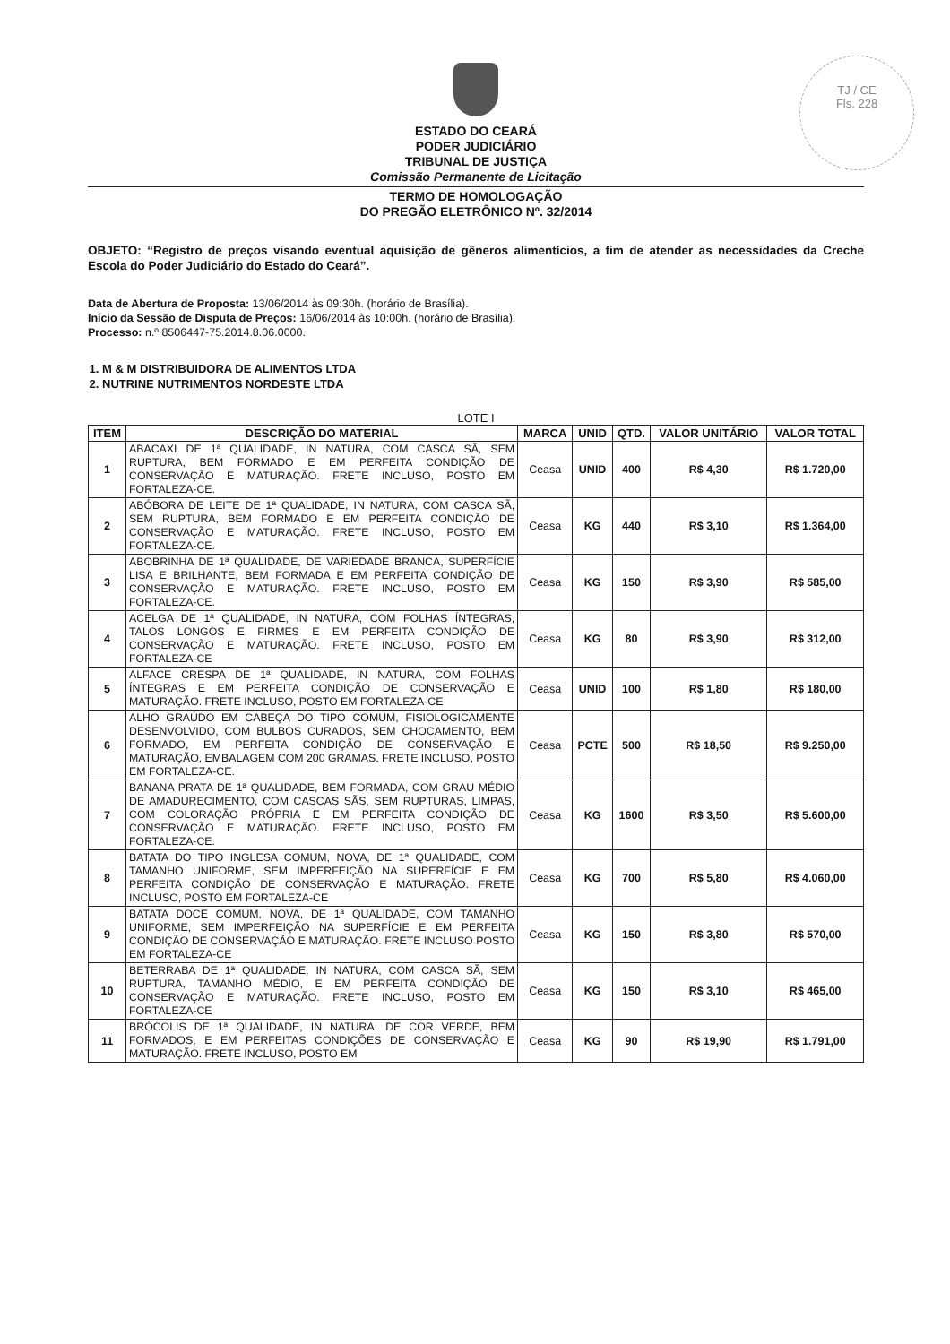TJ / CE
Fls. 228
ESTADO DO CEARÁ
PODER JUDICIÁRIO
TRIBUNAL DE JUSTIÇA
Comissão Permanente de Licitação
TERMO DE HOMOLOGAÇÃO
DO PREGÃO ELETRÔNICO Nº. 32/2014
OBJETO: “Registro de preços visando eventual aquisição de gêneros alimentícios, a fim de atender as necessidades da Creche Escola do Poder Judiciário do Estado do Ceará”.
Data de Abertura de Proposta: 13/06/2014 às 09:30h. (horário de Brasília).
Início da Sessão de Disputa de Preços: 16/06/2014 às 10:00h. (horário de Brasília).
Processo: n.º 8506447-75.2014.8.06.0000.
1. M & M DISTRIBUIDORA DE ALIMENTOS LTDA
2. NUTRINE NUTRIMENTOS NORDESTE LTDA
LOTE I
| ITEM | DESCRIÇÃO DO MATERIAL | MARCA | UNID | QTD. | VALOR UNITÁRIO | VALOR TOTAL |
| --- | --- | --- | --- | --- | --- | --- |
| 1 | ABACAXI DE 1ª QUALIDADE, IN NATURA, COM CASCA SÃ, SEM RUPTURA, BEM FORMADO E EM PERFEITA CONDIÇÃO DE CONSERVAÇÃO E MATURAÇÃO. FRETE INCLUSO, POSTO EM FORTALEZA-CE. | Ceasa | UNID | 400 | R$ 4,30 | R$ 1.720,00 |
| 2 | ABÓBORA DE LEITE DE 1ª QUALIDADE, IN NATURA, COM CASCA SÃ, SEM RUPTURA, BEM FORMADO E EM PERFEITA CONDIÇÃO DE CONSERVAÇÃO E MATURAÇÃO. FRETE INCLUSO, POSTO EM FORTALEZA-CE. | Ceasa | KG | 440 | R$ 3,10 | R$ 1.364,00 |
| 3 | ABOBRINHA DE 1ª QUALIDADE, DE VARIEDADE BRANCA, SUPERFÍCIE LISA E BRILHANTE, BEM FORMADA E EM PERFEITA CONDIÇÃO DE CONSERVAÇÃO E MATURAÇÃO. FRETE INCLUSO, POSTO EM FORTALEZA-CE. | Ceasa | KG | 150 | R$ 3,90 | R$ 585,00 |
| 4 | ACELGA DE 1ª QUALIDADE, IN NATURA, COM FOLHAS ÍNTEGRAS, TALOS LONGOS E FIRMES E EM PERFEITA CONDIÇÃO DE CONSERVAÇÃO E MATURAÇÃO. FRETE INCLUSO, POSTO EM FORTALEZA-CE | Ceasa | KG | 80 | R$ 3,90 | R$ 312,00 |
| 5 | ALFACE CRESPA DE 1ª QUALIDADE, IN NATURA, COM FOLHAS ÍNTEGRAS E EM PERFEITA CONDIÇÃO DE CONSERVAÇÃO E MATURAÇÃO. FRETE INCLUSO, POSTO EM FORTALEZA-CE | Ceasa | UNID | 100 | R$ 1,80 | R$ 180,00 |
| 6 | ALHO GRAÚDO EM CABEÇA DO TIPO COMUM, FISIOLOGICAMENTE DESENVOLVIDO, COM BULBOS CURADOS, SEM CHOCAMENTO, BEM FORMADO, EM PERFEITA CONDIÇÃO DE CONSERVAÇÃO E MATURAÇÃO, EMBALAGEM COM 200 GRAMAS. FRETE INCLUSO, POSTO EM FORTALEZA-CE. | Ceasa | PCTE | 500 | R$ 18,50 | R$ 9.250,00 |
| 7 | BANANA PRATA DE 1ª QUALIDADE, BEM FORMADA, COM GRAU MÉDIO DE AMADURECIMENTO, COM CASCAS SÃS, SEM RUPTURAS, LIMPAS, COM COLORAÇÃO PRÓPRIA E EM PERFEITA CONDIÇÃO DE CONSERVAÇÃO E MATURAÇÃO. FRETE INCLUSO, POSTO EM FORTALEZA-CE. | Ceasa | KG | 1600 | R$ 3,50 | R$ 5.600,00 |
| 8 | BATATA DO TIPO INGLESA COMUM, NOVA, DE 1ª QUALIDADE, COM TAMANHO UNIFORME, SEM IMPERFEIÇÃO NA SUPERFÍCIE E EM PERFEITA CONDIÇÃO DE CONSERVAÇÃO E MATURAÇÃO. FRETE INCLUSO, POSTO EM FORTALEZA-CE | Ceasa | KG | 700 | R$ 5,80 | R$ 4.060,00 |
| 9 | BATATA DOCE COMUM, NOVA, DE 1ª QUALIDADE, COM TAMANHO UNIFORME, SEM IMPERFEIÇÃO NA SUPERFÍCIE E EM PERFEITA CONDIÇÃO DE CONSERVAÇÃO E MATURAÇÃO. FRETE INCLUSO POSTO EM FORTALEZA-CE | Ceasa | KG | 150 | R$ 3,80 | R$ 570,00 |
| 10 | BETERRABA DE 1ª QUALIDADE, IN NATURA, COM CASCA SÃ, SEM RUPTURA, TAMANHO MÉDIO, E EM PERFEITA CONDIÇÃO DE CONSERVAÇÃO E MATURAÇÃO. FRETE INCLUSO, POSTO EM FORTALEZA-CE | Ceasa | KG | 150 | R$ 3,10 | R$ 465,00 |
| 11 | BRÓCOLIS DE 1ª QUALIDADE, IN NATURA, DE COR VERDE, BEM FORMADOS, E EM PERFEITAS CONDIÇÕES DE CONSERVAÇÃO E MATURAÇÃO. FRETE INCLUSO, POSTO EM | Ceasa | KG | 90 | R$ 19,90 | R$ 1.791,00 |